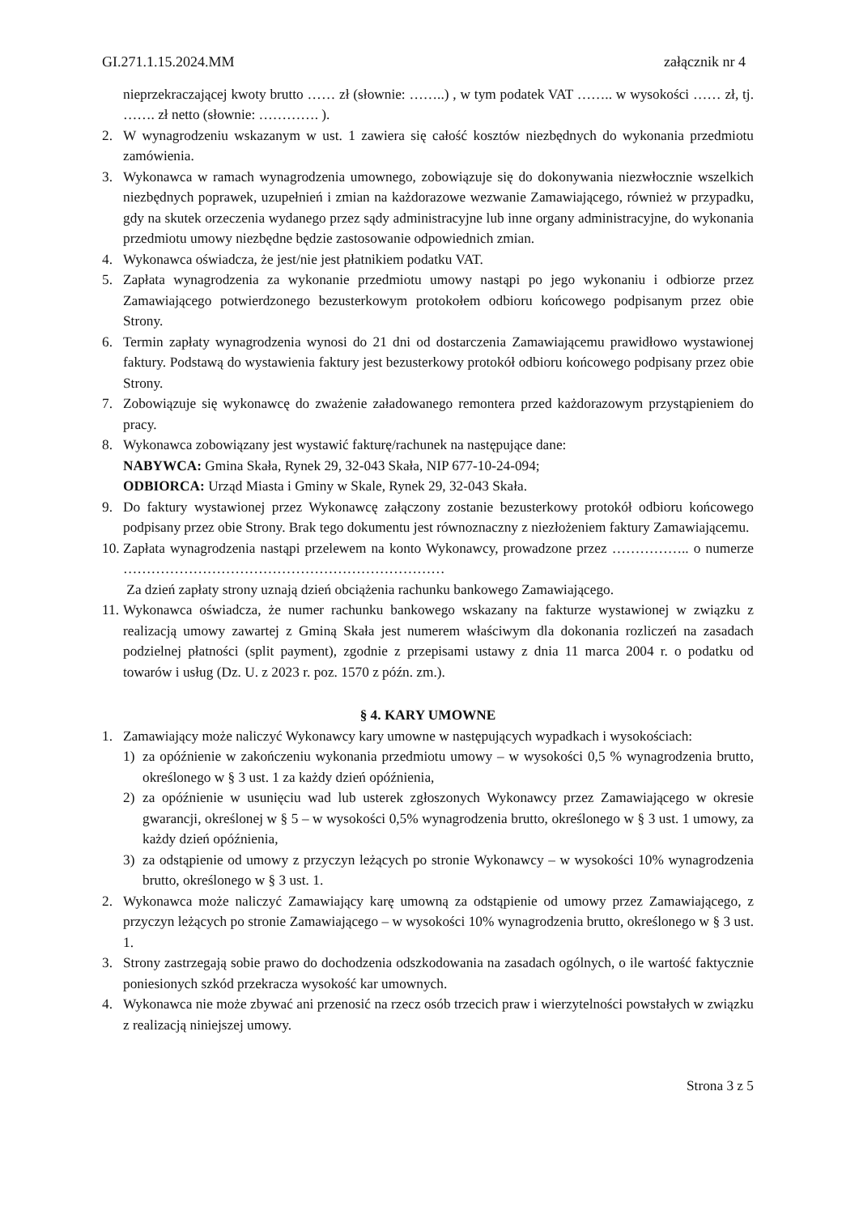GI.271.1.15.2024.MM załącznik nr 4
nieprzekraczającej kwoty brutto …… zł (słownie: ……..) , w tym podatek VAT …….. w wysokości …… zł, tj. ……. zł netto (słownie: …………. ).
2. W wynagrodzeniu wskazanym w ust. 1 zawiera się całość kosztów niezbędnych do wykonania przedmiotu zamówienia.
3. Wykonawca w ramach wynagrodzenia umownego, zobowiązuje się do dokonywania niezwłocznie wszelkich niezbędnych poprawek, uzupełnień i zmian na każdorazowe wezwanie Zamawiającego, również w przypadku, gdy na skutek orzeczenia wydanego przez sądy administracyjne lub inne organy administracyjne, do wykonania przedmiotu umowy niezbędne będzie zastosowanie odpowiednich zmian.
4. Wykonawca oświadcza, że jest/nie jest płatnikiem podatku VAT.
5. Zapłata wynagrodzenia za wykonanie przedmiotu umowy nastąpi po jego wykonaniu i odbiorze przez Zamawiającego potwierdzonego bezusterkowym protokołem odbioru końcowego podpisanym przez obie Strony.
6. Termin zapłaty wynagrodzenia wynosi do 21 dni od dostarczenia Zamawiającemu prawidłowo wystawionej faktury. Podstawą do wystawienia faktury jest bezusterkowy protokół odbioru końcowego podpisany przez obie Strony.
7. Zobowiązuje się wykonawcę do zważenie załadowanego remontera przed każdorazowym przystąpieniem do pracy.
8. Wykonawca zobowiązany jest wystawić fakturę/rachunek na następujące dane:
NABYWCA: Gmina Skała, Rynek 29, 32-043 Skała, NIP 677-10-24-094;
ODBIORCA: Urząd Miasta i Gminy w Skale, Rynek 29, 32-043 Skała.
9. Do faktury wystawionej przez Wykonawcę załączony zostanie bezusterkowy protokół odbioru końcowego podpisany przez obie Strony. Brak tego dokumentu jest równoznaczny z niezłożeniem faktury Zamawiającemu.
10. Zapłata wynagrodzenia nastąpi przelewem na konto Wykonawcy, prowadzone przez …………….. o numerze ……………………………………………………………
Za dzień zapłaty strony uznają dzień obciążenia rachunku bankowego Zamawiającego.
11. Wykonawca oświadcza, że numer rachunku bankowego wskazany na fakturze wystawionej w związku z realizacją umowy zawartej z Gminą Skała jest numerem właściwym dla dokonania rozliczeń na zasadach podzielnej płatności (split payment), zgodnie z przepisami ustawy z dnia 11 marca 2004 r. o podatku od towarów i usług (Dz. U. z 2023 r. poz. 1570 z późn. zm.).
§ 4. KARY UMOWNE
1. Zamawiający może naliczyć Wykonawcy kary umowne w następujących wypadkach i wysokościach:
1) za opóźnienie w zakończeniu wykonania przedmiotu umowy – w wysokości 0,5 % wynagrodzenia brutto, określonego w § 3 ust. 1 za każdy dzień opóźnienia,
2) za opóźnienie w usunięciu wad lub usterek zgłoszonych Wykonawcy przez Zamawiającego w okresie gwarancji, określonej w § 5 – w wysokości 0,5% wynagrodzenia brutto, określonego w § 3 ust. 1 umowy, za każdy dzień opóźnienia,
3) za odstąpienie od umowy z przyczyn leżących po stronie Wykonawcy – w wysokości 10% wynagrodzenia brutto, określonego w § 3 ust. 1.
2. Wykonawca może naliczyć Zamawiający karę umowną za odstąpienie od umowy przez Zamawiającego, z przyczyn leżących po stronie Zamawiającego – w wysokości 10% wynagrodzenia brutto, określonego w § 3 ust. 1.
3. Strony zastrzegają sobie prawo do dochodzenia odszkodowania na zasadach ogólnych, o ile wartość faktycznie poniesionych szkód przekracza wysokość kar umownych.
4. Wykonawca nie może zbywać ani przenosić na rzecz osób trzecich praw i wierzytelności powstałych w związku z realizacją niniejszej umowy.
Strona 3 z 5